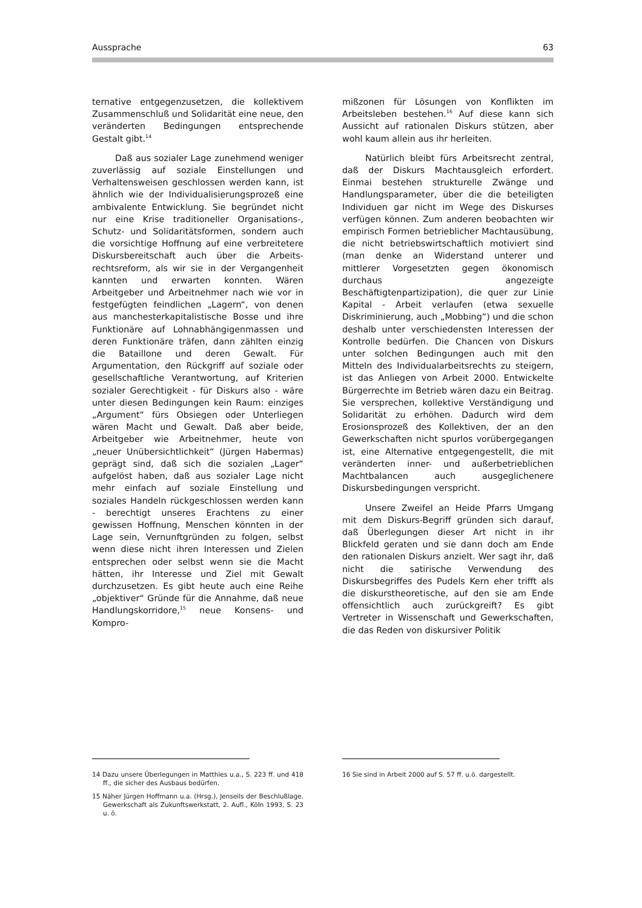Aussprache 63
ternative entgegenzusetzen, die kollektivem Zusammenschluß und Solidarität eine neue, den veränderten Bedingungen entsprechende Gestalt gibt.<sup>14</sup>
Daß aus sozialer Lage zunehmend weniger zuverlässig auf soziale Einstellungen und Verhaltensweisen geschlossen werden kann, ist ähnlich wie der Individualisierungs­prozeß eine ambivalente Entwicklung. Sie begründet nicht nur eine Krise traditioneller Organisations-, Schutz- und Solidaritäts­formen, sondern auch die vorsichtige Hoffnung auf eine verbreitetere Diskurs­bereitschaft auch über die Arbeits­rechtsreform, als wir sie in der Vergangenheit kannten und erwarten konnten. Wären Arbeitgeber und Arbeitnehmer nach wie vor in festgefügten feindlichen „Lagern“, von denen aus manchesterkapitalistische Bosse und ihre Funktionäre auf Lohnabhängigenmassen und deren Funktionäre träfen, dann zählten einzig die Bataillone und deren Gewalt. Für Argumentation, den Rückgriff auf soziale oder gesellschaftliche Verantwortung, auf Kriterien sozialer Gerechtigkeit - für Diskurs also - wäre unter diesen Bedingungen kein Raum: einziges „Argument“ fürs Obsiegen oder Unterliegen wären Macht und Gewalt. Daß aber beide, Arbeitgeber wie Arbeitnehmer, heute von „neuer Unübersichtlichkeit“ (Jürgen Haber­mas) geprägt sind, daß sich die sozialen „Lager“ aufgelöst haben, daß aus sozialer Lage nicht mehr einfach auf soziale Einstellung und soziales Handeln rückge­schlossen werden kann - berechtigt unseres Erachtens zu einer gewissen Hoffnung, Menschen könnten in der Lage sein, Vernunft­gründen zu folgen, selbst wenn diese nicht ihren Interessen und Zielen entsprechen oder selbst wenn sie die Macht hätten, ihr Interesse und Ziel mit Gewalt durchzusetzen. Es gibt heute auch eine Reihe „objektiver“ Gründe für die Annahme, daß neue Hand­lungskorridore,<sup>15</sup> neue Konsens- und Kompro-
mißzonen für Lösungen von Konflikten im Arbeitsleben bestehen.<sup>16</sup> Auf diese kann sich Aussicht auf rationalen Diskurs stützen, aber wohl kaum allein aus ihr herleiten.
Natürlich bleibt fürs Arbeitsrecht zentral, daß der Diskurs Machtausgleich erfordert. Einmai bestehen strukturelle Zwänge und Handlungsparameter, über die die beteiligten Individuen gar nicht im Wege des Diskurses verfügen können. Zum anderen beobachten wir empirisch Formen betrieblicher Machtausübung, die nicht betriebswirt­schaftlich motiviert sind (man denke an Widerstand unterer und mittlerer Vorgesetzten gegen ökonomisch durchaus angezeigte Beschäftigtenpartizipation), die quer zur Linie Kapital - Arbeit verlaufen (etwa sexuelle Diskriminierung, auch „Mobbing“) und die schon deshalb unter verschiedensten Interessen der Kontrolle bedürfen. Die Chancen von Diskurs unter solchen Bedingungen auch mit den Mitteln des Individualarbeitsrechts zu steigern, ist das Anliegen von Arbeit 2000. Entwickelte Bürgerrechte im Betrieb wären dazu ein Beitrag. Sie versprechen, kollektive Verstän­digung und Solidarität zu erhöhen. Dadurch wird dem Erosionsprozeß des Kollektiven, der an den Gewerkschaften nicht spurlos vorüber­gegangen ist, eine Alternative entgegen­gestellt, die mit veränderten inner- und außer­betrieblichen Machtbalancen auch ausgegli­chenere Diskursbedingungen verspricht.
Unsere Zweifel an Heide Pfarrs Umgang mit dem Diskurs-Begriff gründen sich darauf, daß Überlegungen dieser Art nicht in ihr Blickfeld geraten und sie dann doch am Ende den rationalen Diskurs anzielt. Wer sagt ihr, daß nicht die satirische Verwendung des Diskursbegriffes des Pudels Kern eher trifft als die diskurstheoretische, auf den sie am Ende offensichtlich auch zurückgreift? Es gibt Vertreter in Wissenschaft und Gewerk­schaften, die das Reden von diskursiver Politik
14 Dazu unsere Überlegungen in Matthies u.a., S. 223 ff. und 418 ff., die sicher des Ausbaus bedürfen.
15 Näher Jürgen Hoffmann u.a. (Hrsg.), Jenseils der Beschlußlage. Gewerkschaft als Zukunftswerkstatt, 2. Aufl., Köln 1993, S. 23 u. ö.
16 Sie sind in Arbeit 2000 auf S. 57 ff. u.ö. dargestellt.